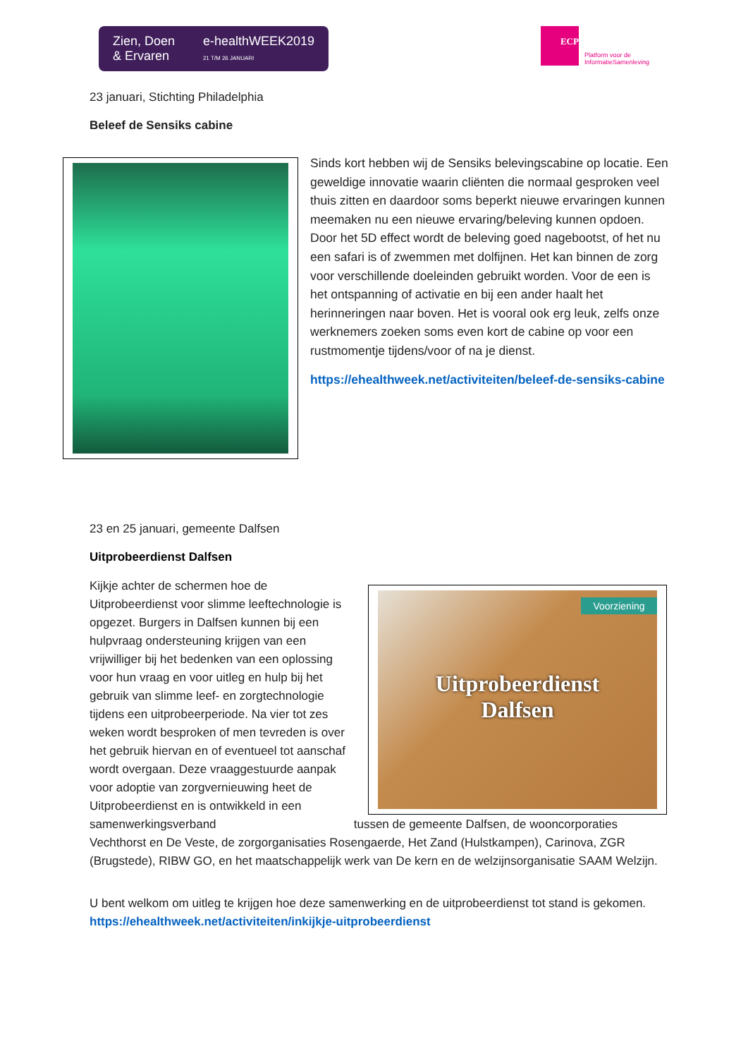Zien, Doen
& Ervaren
e-healthWEEK2019
21 T/M 26 JANUARI
ECP
Platform voor de
InformatieSamenleving
23 januari, Stichting Philadelphia
Beleef de Sensiks cabine
Sinds kort hebben wij de Sensiks belevingscabine op locatie. Een geweldige innovatie waarin cliënten die normaal gesproken veel thuis zitten en daardoor soms beperkt nieuwe ervaringen kunnen meemaken nu een nieuwe ervaring/beleving kunnen opdoen. Door het 5D effect wordt de beleving goed nagebootst, of het nu een safari is of zwemmen met dolfijnen. Het kan binnen de zorg voor verschillende doeleinden gebruikt worden. Voor de een is het ontspanning of activatie en bij een ander haalt het herinneringen naar boven. Het is vooral ook erg leuk, zelfs onze werknemers zoeken soms even kort de cabine op voor een rustmomentje tijdens/voor of na je dienst.
https://ehealthweek.net/activiteiten/beleef-de-sensiks-cabine
23 en 25 januari, gemeente Dalfsen
Uitprobeerdienst Dalfsen
Voorziening
Uitprobeerdienst
Dalfsen
Kijkje achter de schermen hoe de Uitprobeerdienst voor slimme leeftechnologie is opgezet. Burgers in Dalfsen kunnen bij een hulpvraag ondersteuning krijgen van een vrijwilliger bij het bedenken van een oplossing voor hun vraag en voor uitleg en hulp bij het gebruik van slimme leef- en zorgtechnologie tijdens een uitprobeerperiode. Na vier tot zes weken wordt besproken of men tevreden is over het gebruik hiervan en of eventueel tot aanschaf wordt overgaan. Deze vraaggestuurde aanpak voor adoptie van zorgvernieuwing heet de Uitprobeerdienst en is ontwikkeld in een samenwerkingsverband tussen de gemeente Dalfsen, de wooncorporaties Vechthorst en De Veste, de zorgorganisaties Rosengaerde, Het Zand (Hulstkampen), Carinova, ZGR (Brugstede), RIBW GO, en het maatschappelijk werk van De kern en de welzijnsorganisatie SAAM Welzijn.
U bent welkom om uitleg te krijgen hoe deze samenwerking en de uitprobeerdienst tot stand is gekomen. https://ehealthweek.net/activiteiten/inkijkje-uitprobeerdienst